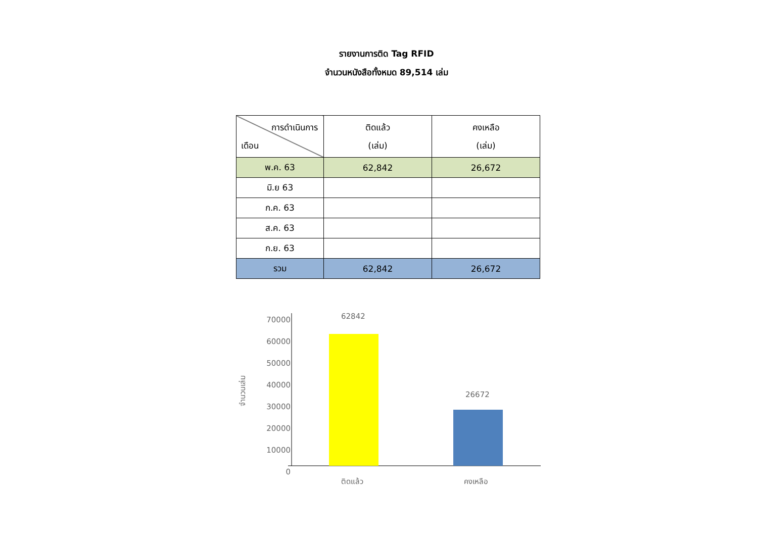รายงานการติด Tag RFID
จำนวนหนังสือทั้งหมด 89,514 เล่ม
| การดำเนินการ เดือน | ติดแล้ว (เล่ม) | คงเหลือ (เล่ม) |
| --- | --- | --- |
| พ.ค. 63 | 62,842 | 26,672 |
| มิ.ย 63 | | |
| ก.ค. 63 | | |
| ส.ค. 63 | | |
| ก.ย. 63 | | |
| รวม | 62,842 | 26,672 |
70000
60000
50000
40000
30000
20000
10000
0
จำนวนเล่ม
62842
26672
ติดแล้ว คงเหลือ